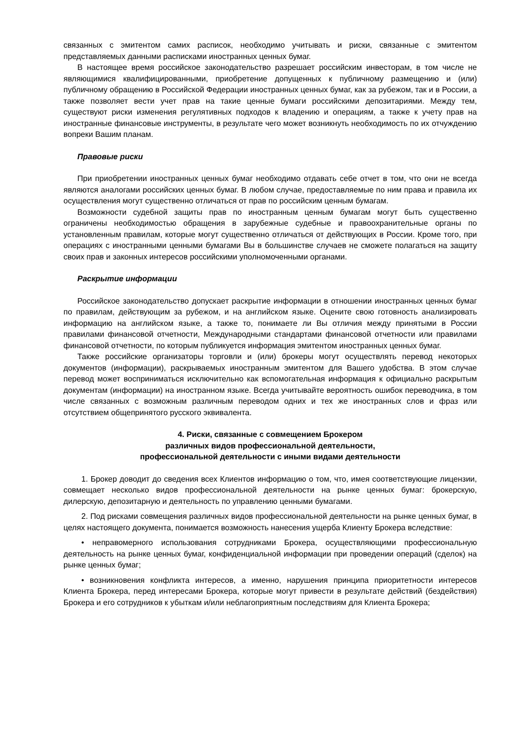связанных с эмитентом самих расписок, необходимо учитывать и риски, связанные с эмитентом представляемых данными расписками иностранных ценных бумаг.
В настоящее время российское законодательство разрешает российским инвесторам, в том числе не являющимися квалифицированными, приобретение допущенных к публичному размещению и (или) публичному обращению в Российской Федерации иностранных ценных бумаг, как за рубежом, так и в России, а также позволяет вести учет прав на такие ценные бумаги российскими депозитариями. Между тем, существуют риски изменения регулятивных подходов к владению и операциям, а также к учету прав на иностранные финансовые инструменты, в результате чего может возникнуть необходимость по их отчуждению вопреки Вашим планам.
Правовые риски
При приобретении иностранных ценных бумаг необходимо отдавать себе отчет в том, что они не всегда являются аналогами российских ценных бумаг. В любом случае, предоставляемые по ним права и правила их осуществления могут существенно отличаться от прав по российским ценным бумагам.
Возможности судебной защиты прав по иностранным ценным бумагам могут быть существенно ограничены необходимостью обращения в зарубежные судебные и правоохранительные органы по установленным правилам, которые могут существенно отличаться от действующих в России. Кроме того, при операциях с иностранными ценными бумагами Вы в большинстве случаев не сможете полагаться на защиту своих прав и законных интересов российскими уполномоченными органами.
Раскрытие информации
Российское законодательство допускает раскрытие информации в отношении иностранных ценных бумаг по правилам, действующим за рубежом, и на английском языке. Оцените свою готовность анализировать информацию на английском языке, а также то, понимаете ли Вы отличия между принятыми в России правилами финансовой отчетности, Международными стандартами финансовой отчетности или правилами финансовой отчетности, по которым публикуется информация эмитентом иностранных ценных бумаг.
Также российские организаторы торговли и (или) брокеры могут осуществлять перевод некоторых документов (информации), раскрываемых иностранным эмитентом для Вашего удобства. В этом случае перевод может восприниматься исключительно как вспомогательная информация к официально раскрытым документам (информации) на иностранном языке. Всегда учитывайте вероятность ошибок переводчика, в том числе связанных с возможным различным переводом одних и тех же иностранных слов и фраз или отсутствием общепринятого русского эквивалента.
4. Риски, связанные с совмещением Брокером
различных видов профессиональной деятельности,
профессиональной деятельности с иными видами деятельности
1. Брокер доводит до сведения всех Клиентов информацию о том, что, имея соответствующие лицензии, совмещает несколько видов профессиональной деятельности на рынке ценных бумаг: брокерскую, дилерскую, депозитарную и деятельность по управлению ценными бумагами.
2. Под рисками совмещения различных видов профессиональной деятельности на рынке ценных бумаг, в целях настоящего документа, понимается возможность нанесения ущерба Клиенту Брокера вследствие:
• неправомерного использования сотрудниками Брокера, осуществляющими профессиональную деятельность на рынке ценных бумаг, конфиденциальной информации при проведении операций (сделок) на рынке ценных бумаг;
• возникновения конфликта интересов, а именно, нарушения принципа приоритетности интересов Клиента Брокера, перед интересами Брокера, которые могут привести в результате действий (бездействия) Брокера и его сотрудников к убыткам и/или неблагоприятным последствиям для Клиента Брокера;